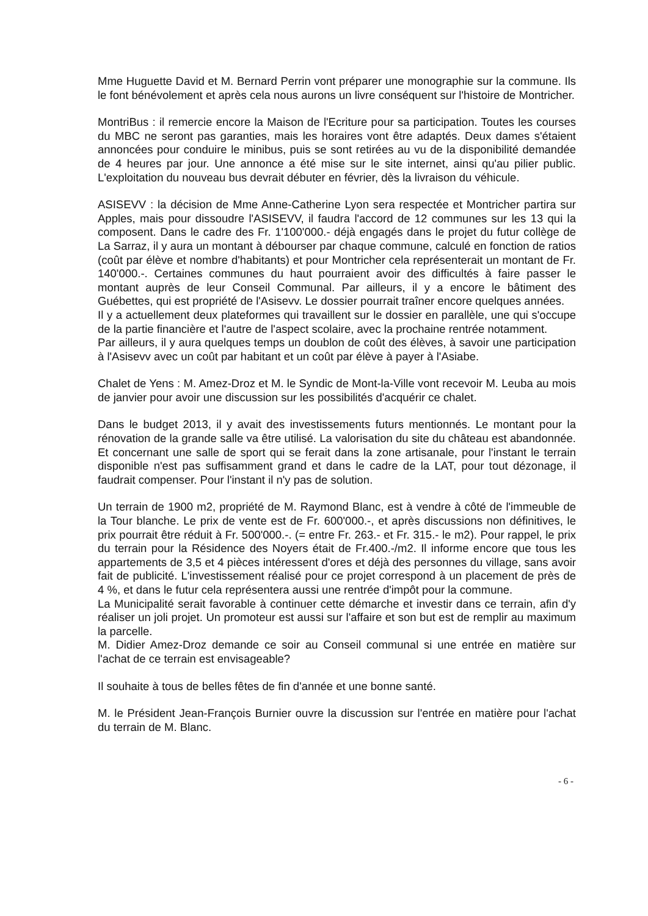Mme Huguette David et M. Bernard Perrin vont préparer une monographie sur la commune. Ils le font bénévolement et après cela nous aurons un livre conséquent sur l'histoire de Montricher.
MontriBus : il remercie encore la Maison de l'Ecriture pour sa participation. Toutes les courses du MBC ne seront pas garanties, mais les horaires vont être adaptés. Deux dames s'étaient annoncées pour conduire le minibus, puis se sont retirées au vu de la disponibilité demandée de 4 heures par jour. Une annonce a été mise sur le site internet, ainsi qu'au pilier public. L'exploitation du nouveau bus devrait débuter en février, dès la livraison du véhicule.
ASISEVV : la décision de Mme Anne-Catherine Lyon sera respectée et Montricher partira sur Apples, mais pour dissoudre l'ASISEVV, il faudra l'accord de 12 communes sur les 13 qui la composent. Dans le cadre des Fr. 1'100'000.- déjà engagés dans le projet du futur collège de La Sarraz, il y aura un montant à débourser par chaque commune, calculé en fonction de ratios (coût par élève et nombre d'habitants) et pour Montricher cela représenterait un montant de Fr. 140'000.-. Certaines communes du haut pourraient avoir des difficultés à faire passer le montant auprès de leur Conseil Communal. Par ailleurs, il y a encore le bâtiment des Guébettes, qui est propriété de l'Asisevv. Le dossier pourrait traîner encore quelques années.
Il y a actuellement deux plateformes qui travaillent sur le dossier en parallèle, une qui s'occupe de la partie financière et l'autre de l'aspect scolaire, avec la prochaine rentrée notamment.
Par ailleurs, il y aura quelques temps un doublon de coût des élèves, à savoir une participation à l'Asisevv avec un coût par habitant et un coût par élève à payer à l'Asiabe.
Chalet de Yens : M. Amez-Droz et M. le Syndic de Mont-la-Ville vont recevoir M. Leuba au mois de janvier pour avoir une discussion sur les possibilités d'acquérir ce chalet.
Dans le budget 2013, il y avait des investissements futurs mentionnés. Le montant pour la rénovation de la grande salle va être utilisé. La valorisation du site du château est abandonnée. Et concernant une salle de sport qui se ferait dans la zone artisanale, pour l'instant le terrain disponible n'est pas suffisamment grand et dans le cadre de la LAT, pour tout dézonage, il faudrait compenser. Pour l'instant il n'y pas de solution.
Un terrain de 1900 m2, propriété de M. Raymond Blanc, est à vendre à côté de l'immeuble de la Tour blanche. Le prix de vente est de Fr. 600'000.-, et après discussions non définitives, le prix pourrait être réduit à Fr. 500'000.-. (= entre Fr. 263.- et Fr. 315.- le m2). Pour rappel, le prix du terrain pour la Résidence des Noyers était de Fr.400.-/m2. Il informe encore que tous les appartements de 3,5 et 4 pièces intéressent d'ores et déjà des personnes du village, sans avoir fait de publicité. L'investissement réalisé pour ce projet correspond à un placement de près de 4 %, et dans le futur cela représentera aussi une rentrée d'impôt pour la commune.
La Municipalité serait favorable à continuer cette démarche et investir dans ce terrain, afin d'y réaliser un joli projet. Un promoteur est aussi sur l'affaire et son but est de remplir au maximum la parcelle.
M. Didier Amez-Droz demande ce soir au Conseil communal si une entrée en matière sur l'achat de ce terrain est envisageable?
Il souhaite à tous de belles fêtes de fin d'année et une bonne santé.
M. le Président Jean-François Burnier ouvre la discussion sur l'entrée en matière pour l'achat du terrain de M. Blanc.
- 6 -